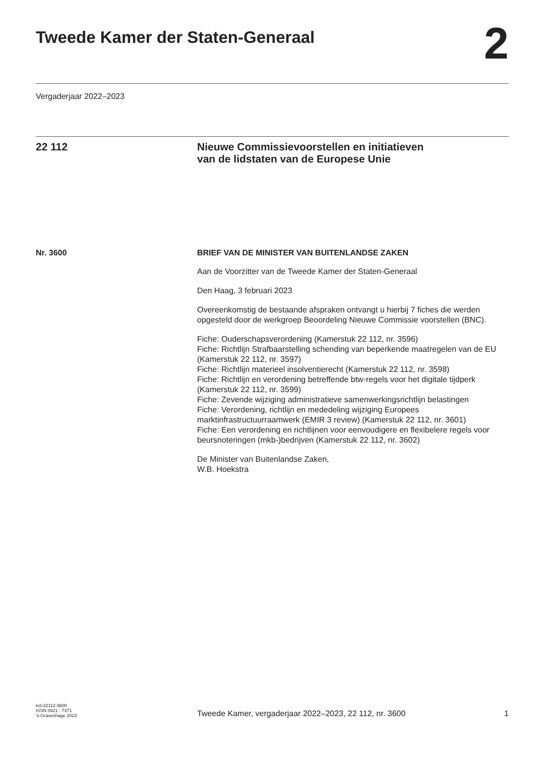Tweede Kamer der Staten-Generaal
2
Vergaderjaar 2022–2023
22 112 Nieuwe Commissievoorstellen en initiatieven
van de lidstaten van de Europese Unie
Nr. 3600 BRIEF VAN DE MINISTER VAN BUITENLANDSE ZAKEN
Aan de Voorzitter van de Tweede Kamer der Staten-Generaal
Den Haag, 3 februari 2023
Overeenkomstig de bestaande afspraken ontvangt u hierbij 7 fiches die werden opgesteld door de werkgroep Beoordeling Nieuwe Commissie voorstellen (BNC).
Fiche: Ouderschapsverordening (Kamerstuk 22 112, nr. 3596)
Fiche: Richtlijn Strafbaarstelling schending van beperkende maatregelen van de EU (Kamerstuk 22 112, nr. 3597)
Fiche: Richtlijn materieel insolventierecht (Kamerstuk 22 112, nr. 3598)
Fiche: Richtlijn en verordening betreffende btw-regels voor het digitale tijdperk (Kamerstuk 22 112, nr. 3599)
Fiche: Zevende wijziging administratieve samenwerkingsrichtlijn belastingen
Fiche: Verordening, richtlijn en mededeling wijziging Europees marktinfrastructuurraamwerk (EMIR 3 review) (Kamerstuk 22 112, nr. 3601)
Fiche: Een verordening en richtlijnen voor eenvoudigere en flexibelere regels voor beursnoteringen (mkb-)bedrijven (Kamerstuk 22 112, nr. 3602)
De Minister van Buitenlandse Zaken,
W.B. Hoekstra
kst-22112-3600
ISSN 0921 - 7371
's-Gravenhage 2023
Tweede Kamer, vergaderjaar 2022–2023, 22 112, nr. 3600
1